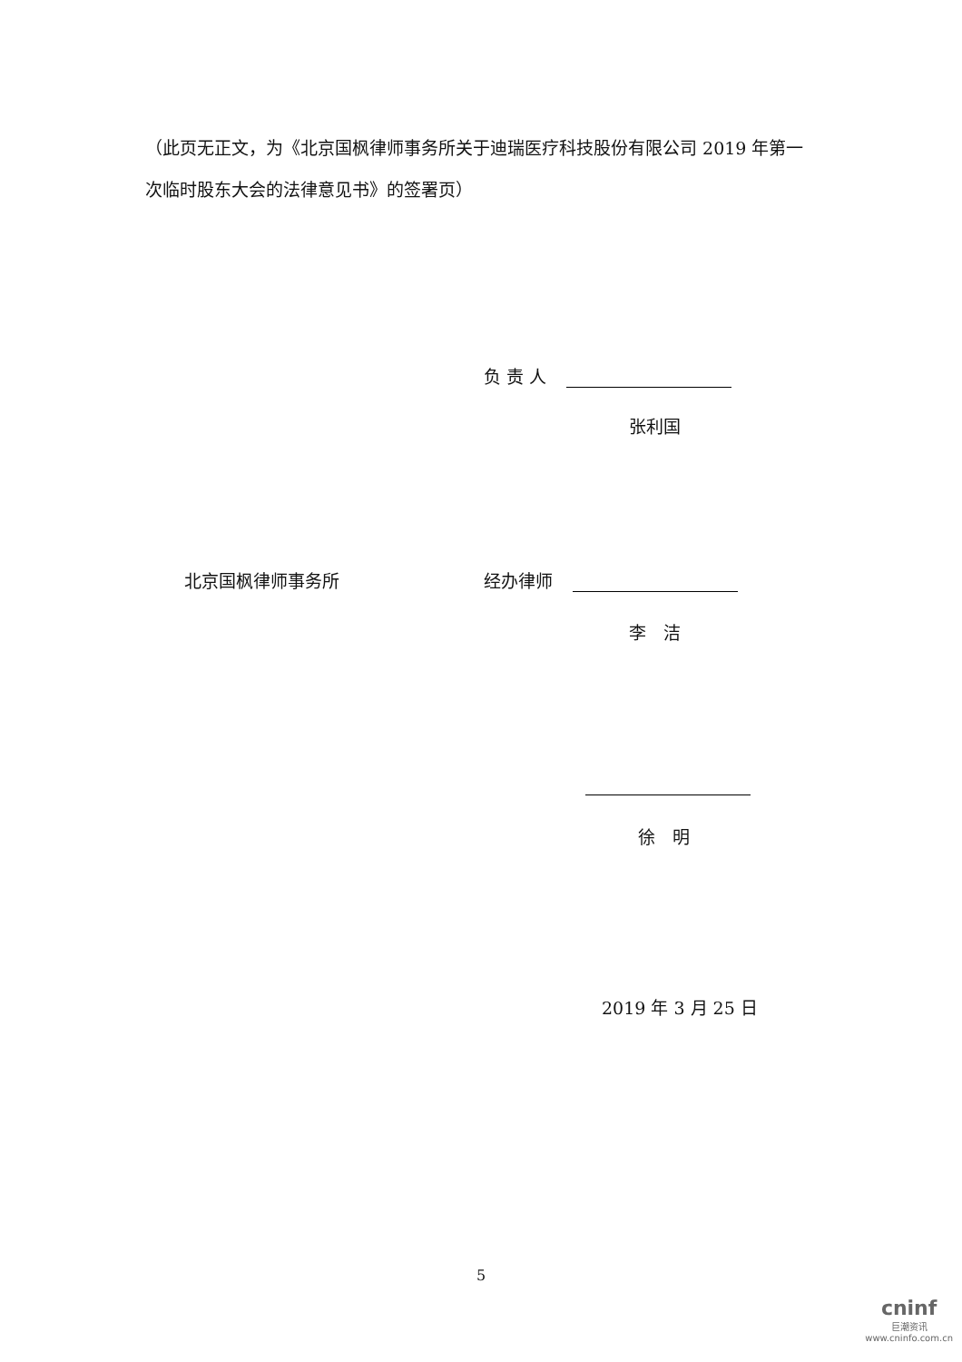（此页无正文，为《北京国枫律师事务所关于迪瑞医疗科技股份有限公司 2019 年第一次临时股东大会的法律意见书》的签署页）
负 责 人
张利国
北京国枫律师事务所 经办律师
李　洁
徐　明
2019 年 3 月 25 日
5
cninf
巨潮资讯
www.cninfo.com.cn